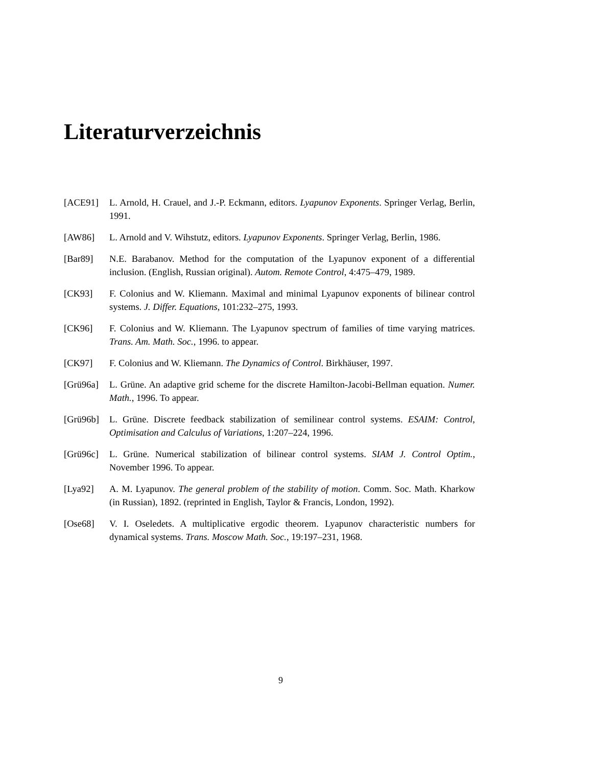Literaturverzeichnis
[ACE91] L. Arnold, H. Crauel, and J.-P. Eckmann, editors. Lyapunov Exponents. Springer Verlag, Berlin, 1991.
[AW86] L. Arnold and V. Wihstutz, editors. Lyapunov Exponents. Springer Verlag, Berlin, 1986.
[Bar89] N.E. Barabanov. Method for the computation of the Lyapunov exponent of a differential inclusion. (English, Russian original). Autom. Remote Control, 4:475–479, 1989.
[CK93] F. Colonius and W. Kliemann. Maximal and minimal Lyapunov exponents of bilinear control systems. J. Differ. Equations, 101:232–275, 1993.
[CK96] F. Colonius and W. Kliemann. The Lyapunov spectrum of families of time varying matrices. Trans. Am. Math. Soc., 1996. to appear.
[CK97] F. Colonius and W. Kliemann. The Dynamics of Control. Birkhäuser, 1997.
[Grü96a] L. Grüne. An adaptive grid scheme for the discrete Hamilton-Jacobi-Bellman equation. Numer. Math., 1996. To appear.
[Grü96b] L. Grüne. Discrete feedback stabilization of semilinear control systems. ESAIM: Control, Optimisation and Calculus of Variations, 1:207–224, 1996.
[Grü96c] L. Grüne. Numerical stabilization of bilinear control systems. SIAM J. Control Optim., November 1996. To appear.
[Lya92] A. M. Lyapunov. The general problem of the stability of motion. Comm. Soc. Math. Kharkow (in Russian), 1892. (reprinted in English, Taylor & Francis, London, 1992).
[Ose68] V. I. Oseledets. A multiplicative ergodic theorem. Lyapunov characteristic numbers for dynamical systems. Trans. Moscow Math. Soc., 19:197–231, 1968.
9